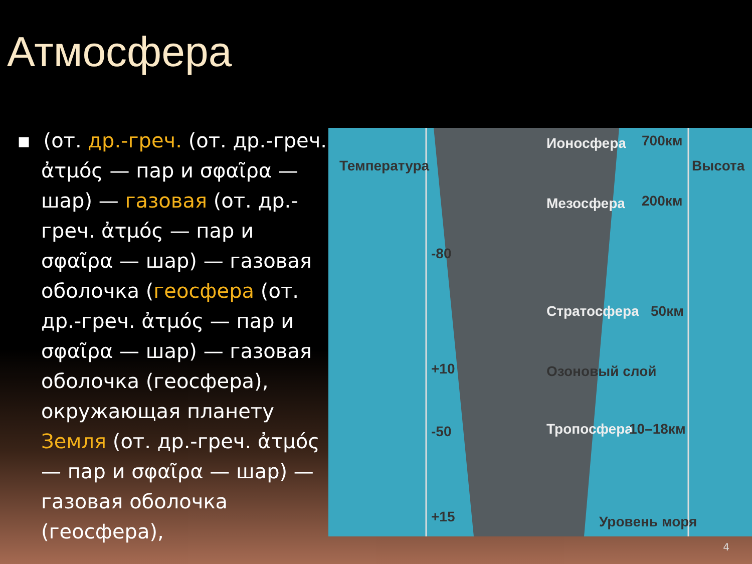Атмосфера
▪ (от. др.-греч. (от. др.-греч. ἀτμός — пар и σφαῖρα — шар) — газовая (от. др.-греч. ἀτμός — пар и σφαῖρα — шар) — газовая оболочка (геосфера (от. др.-греч. ἀτμός — пар и σφαῖρα — шар) — газовая оболочка (геосфера), окружающая планету Земля (от. др.-греч. ἀτμός — пар и σφαῖρα — шар) — газовая оболочка (геосфера),
Температура
Ионосфера 700км
Высота
Мезосфера 200км
-80
Стратосфера 50км
+10 Озоновый слой
-50 Тропосфера 10–18км
+15 Уровень моря
4